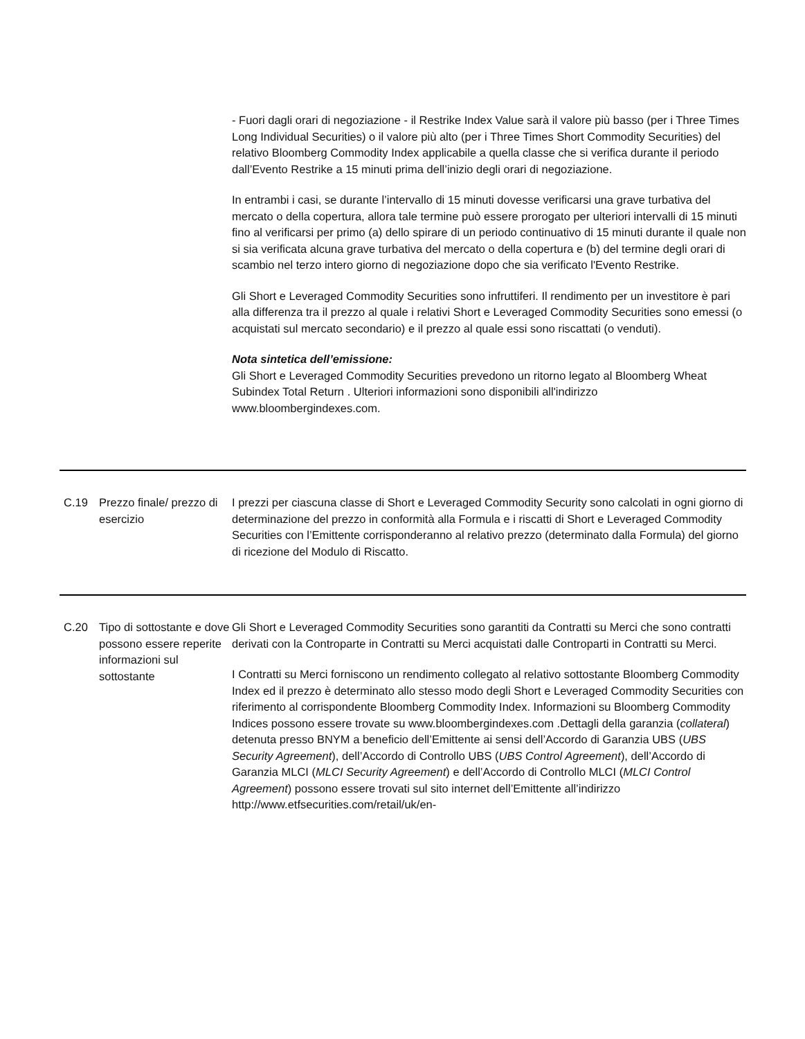| | | - Fuori dagli orari di negoziazione - il Restrike Index Value sarà il valore più basso (per i Three Times Long Individual Securities) o il valore più alto (per i Three Times Short Commodity Securities) del relativo Bloomberg Commodity Index applicabile a quella classe che si verifica durante il periodo dall’Evento Restrike a 15 minuti prima dell’inizio degli orari di negoziazione. In entrambi i casi, se durante l’intervallo di 15 minuti dovesse verificarsi una grave turbativa del mercato o della copertura, allora tale termine può essere prorogato per ulteriori intervalli di 15 minuti fino al verificarsi per primo (a) dello spirare di un periodo continuativo di 15 minuti durante il quale non si sia verificata alcuna grave turbativa del mercato o della copertura e (b) del termine degli orari di scambio nel terzo intero giorno di negoziazione dopo che sia verificato l'Evento Restrike. Gli Short e Leveraged Commodity Securities sono infruttiferi. Il rendimento per un investitore è pari alla differenza tra il prezzo al quale i relativi Short e Leveraged Commodity Securities sono emessi (o acquistati sul mercato secondario) e il prezzo al quale essi sono riscattati (o venduti). Nota sintetica dell’emissione: Gli Short e Leveraged Commodity Securities prevedono un ritorno legato al Bloomberg Wheat Subindex Total Return . Ulteriori informazioni sono disponibili all'indirizzo www.bloombergindexes.com. |
| C.19 | Prezzo finale/ prezzo di esercizio | I prezzi per ciascuna classe di Short e Leveraged Commodity Security sono calcolati in ogni giorno di determinazione del prezzo in conformità alla Formula e i riscatti di Short e Leveraged Commodity Securities con l’Emittente corrisponderanno al relativo prezzo (determinato dalla Formula) del giorno di ricezione del Modulo di Riscatto. |
| C.20 | Tipo di sottostante e dove possono essere reperite informazioni sul sottostante | Gli Short e Leveraged Commodity Securities sono garantiti da Contratti su Merci che sono contratti derivati con la Controparte in Contratti su Merci acquistati dalle Controparti in Contratti su Merci. I Contratti su Merci forniscono un rendimento collegato al relativo sottostante Bloomberg Commodity Index ed il prezzo è determinato allo stesso modo degli Short e Leveraged Commodity Securities con riferimento al corrispondente Bloomberg Commodity Index. Informazioni su Bloomberg Commodity Indices possono essere trovate su www.bloombergindexes.com .Dettagli della garanzia ( collateral ) detenuta presso BNYM a beneficio dell’Emittente ai sensi dell’Accordo di Garanzia UBS ( UBS Security Agreement ), dell’Accordo di Controllo UBS ( UBS Control Agreement ), dell’Accordo di Garanzia MLCI ( MLCI Security Agreement ) e dell’Accordo di Controllo MLCI ( MLCI Control Agreement ) possono essere trovati sul sito internet dell’Emittente all’indirizzo http://www.etfsecurities.com/retail/uk/en- |